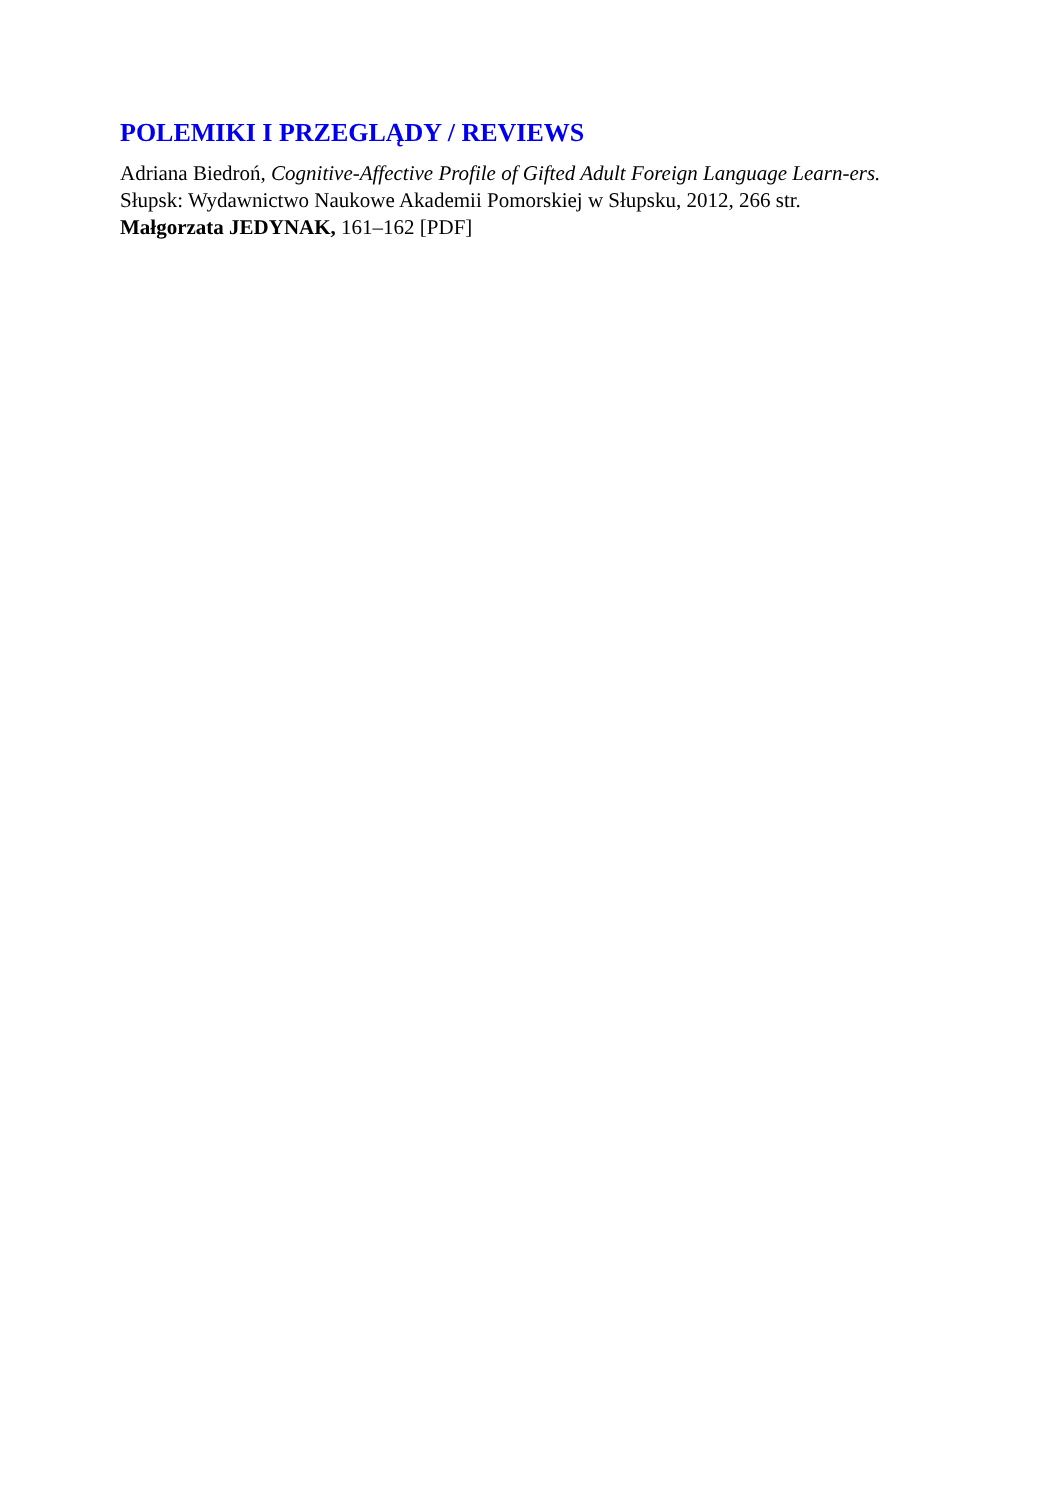POLEMIKI I PRZEGLĄDY / REVIEWS
Adriana Biedroń, Cognitive-Affective Profile of Gifted Adult Foreign Language Learn-ers. Słupsk: Wydawnictwo Naukowe Akademii Pomorskiej w Słupsku, 2012, 266 str.
Małgorzata JEDYNAK, 161–162 [PDF]